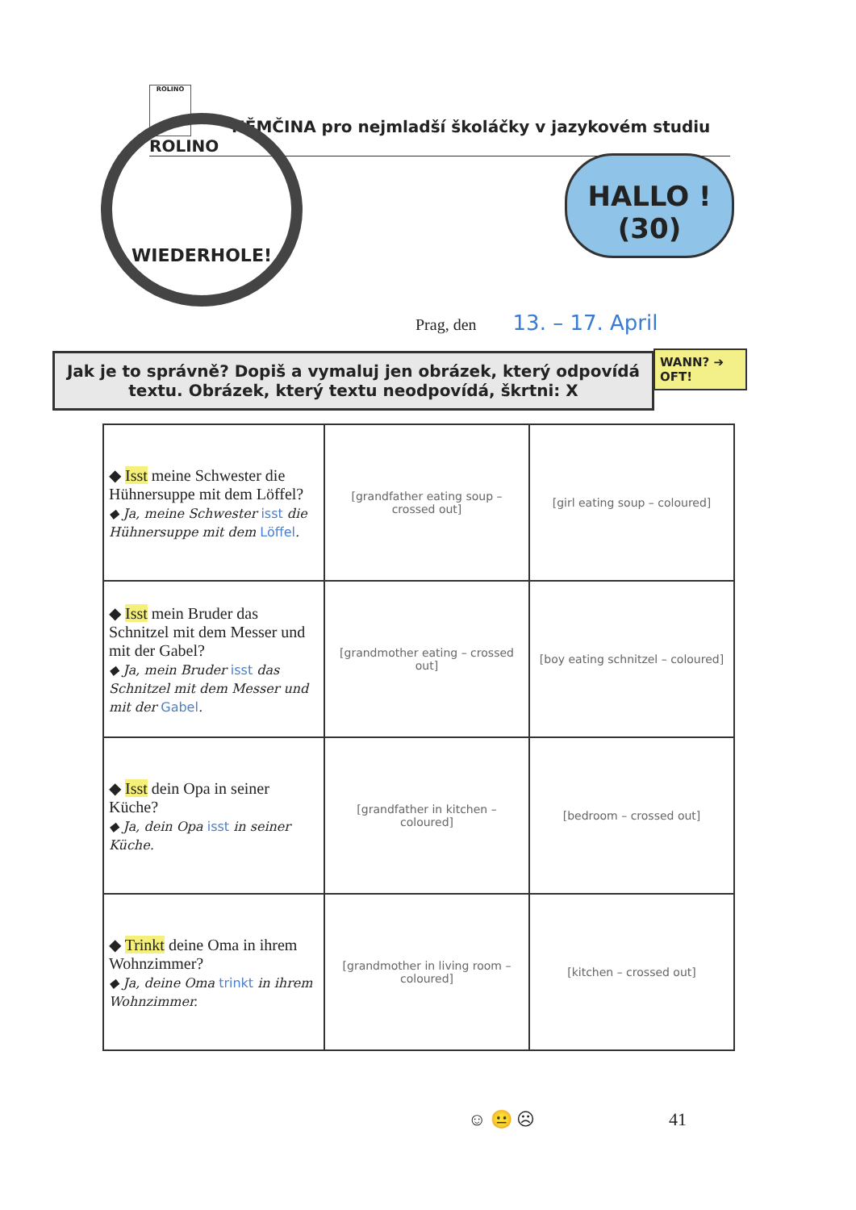ROLINO NĚMČINA pro nejmladší školáčky v jazykovém studiu ROLINO
WIEDERHOLE!
HALLO !
(30)
Prag, den 13. – 17. April
Jak je to správně? Dopiš a vymaluj jen obrázek, který odpovídá textu. Obrázek, který textu neodpovídá, škrtni: X
WANN? ➔
OFT!
| ◆ Isst meine Schwester die Hühnersuppe mit dem Löffel? ◆ Ja, meine Schwester isst die Hühnersuppe mit dem Löffel . | [grandfather eating soup – crossed out] | [girl eating soup – coloured] |
| ◆ Isst mein Bruder das Schnitzel mit dem Messer und mit der Gabel? ◆ Ja, mein Bruder isst das Schnitzel mit dem Messer und mit der Gabel . | [grandmother eating – crossed out] | [boy eating schnitzel – coloured] |
| ◆ Isst dein Opa in seiner Küche? ◆ Ja, dein Opa isst in seiner Küche. | [grandfather in kitchen – coloured] | [bedroom – crossed out] |
| ◆ Trinkt deine Oma in ihrem Wohnzimmer? ◆ Ja, deine Oma trinkt in ihrem Wohnzimmer. | [grandmother in living room – coloured] | [kitchen – crossed out] |
☺ 😐 ☹ 41